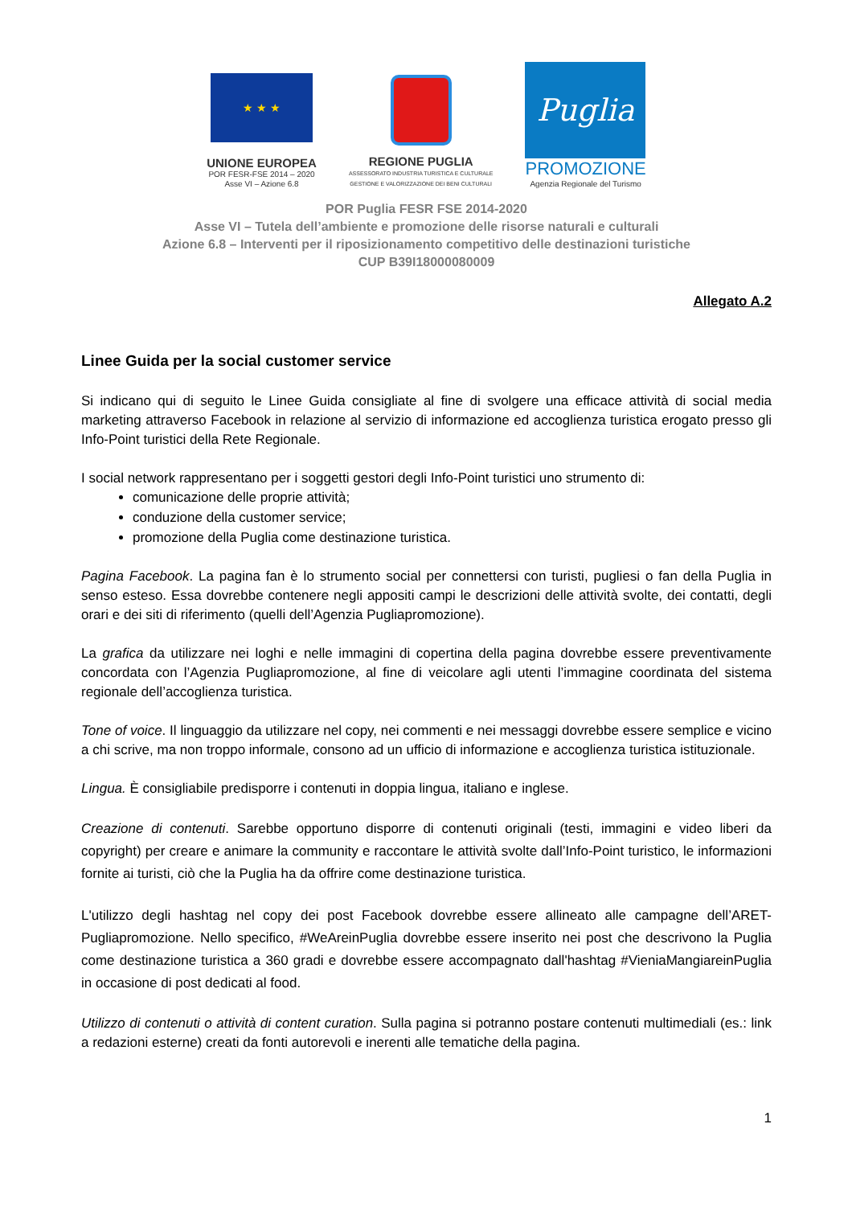★ ★ ★
UNIONE EUROPEA
POR FESR-FSE 2014 – 2020
Asse VI – Azione 6.8
REGIONE PUGLIA
ASSESSORATO INDUSTRIA TURISTICA E CULTURALE
GESTIONE E VALORIZZAZIONE DEI BENI CULTURALI
Puglia
PROMOZIONE
Agenzia Regionale del Turismo
POR Puglia FESR FSE 2014-2020
Asse VI – Tutela dell’ambiente e promozione delle risorse naturali e culturali
Azione 6.8 – Interventi per il riposizionamento competitivo delle destinazioni turistiche
CUP B39I18000080009
Allegato A.2
Linee Guida per la social customer service
Si indicano qui di seguito le Linee Guida consigliate al fine di svolgere una efficace attività di social media marketing attraverso Facebook in relazione al servizio di informazione ed accoglienza turistica erogato presso gli Info-Point turistici della Rete Regionale.
I social network rappresentano per i soggetti gestori degli Info-Point turistici uno strumento di:
comunicazione delle proprie attività;
conduzione della customer service;
promozione della Puglia come destinazione turistica.
Pagina Facebook. La pagina fan è lo strumento social per connettersi con turisti, pugliesi o fan della Puglia in senso esteso. Essa dovrebbe contenere negli appositi campi le descrizioni delle attività svolte, dei contatti, degli orari e dei siti di riferimento (quelli dell’Agenzia Pugliapromozione).
La grafica da utilizzare nei loghi e nelle immagini di copertina della pagina dovrebbe essere preventivamente concordata con l’Agenzia Pugliapromozione, al fine di veicolare agli utenti l’immagine coordinata del sistema regionale dell’accoglienza turistica.
Tone of voice. Il linguaggio da utilizzare nel copy, nei commenti e nei messaggi dovrebbe essere semplice e vicino a chi scrive, ma non troppo informale, consono ad un ufficio di informazione e accoglienza turistica istituzionale.
Lingua. È consigliabile predisporre i contenuti in doppia lingua, italiano e inglese.
Creazione di contenuti. Sarebbe opportuno disporre di contenuti originali (testi, immagini e video liberi da copyright) per creare e animare la community e raccontare le attività svolte dall’Info-Point turistico, le informazioni fornite ai turisti, ciò che la Puglia ha da offrire come destinazione turistica.
L'utilizzo degli hashtag nel copy dei post Facebook dovrebbe essere allineato alle campagne dell’ARET-Pugliapromozione. Nello specifico, #WeAreinPuglia dovrebbe essere inserito nei post che descrivono la Puglia come destinazione turistica a 360 gradi e dovrebbe essere accompagnato dall'hashtag #VieniaMangiareinPuglia in occasione di post dedicati al food.
Utilizzo di contenuti o attività di content curation. Sulla pagina si potranno postare contenuti multimediali (es.: link a redazioni esterne) creati da fonti autorevoli e inerenti alle tematiche della pagina.
1